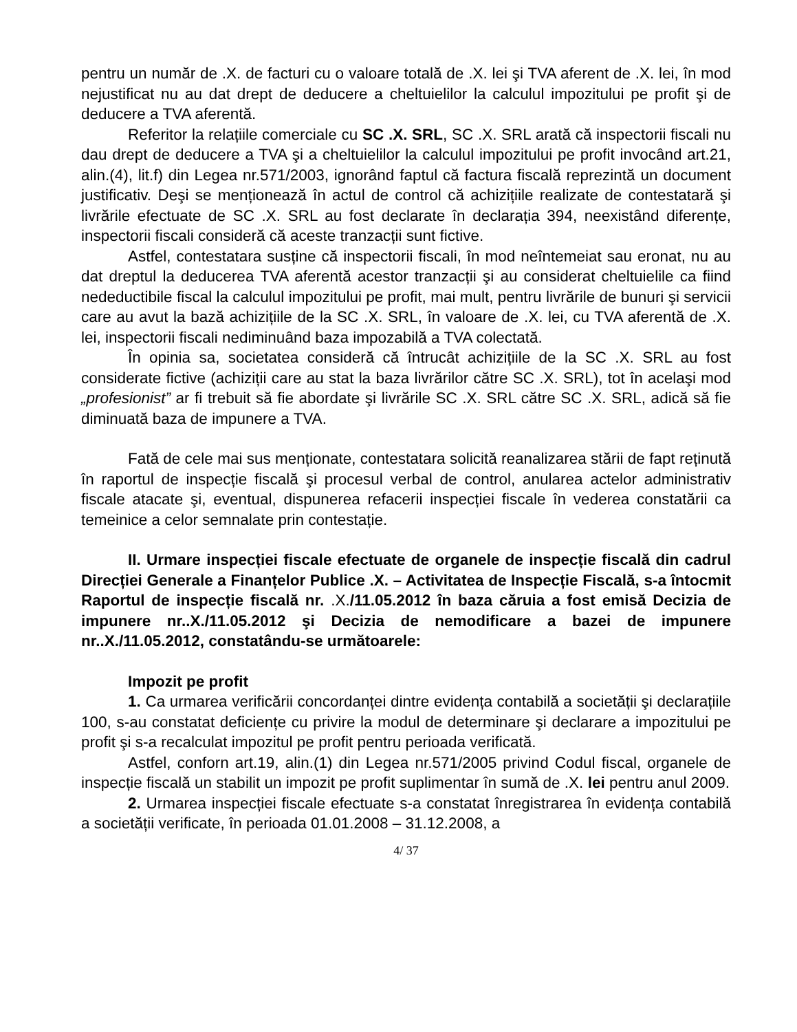pentru un număr de .X. de facturi cu o valoare totală de .X. lei şi TVA aferent de .X. lei, în mod nejustificat nu au dat drept de deducere a cheltuielilor la calculul impozitului pe profit şi de deducere a TVA aferentă.
Referitor la relațiile comerciale cu SC .X. SRL, SC .X. SRL arată că inspectorii fiscali nu dau drept de deducere a TVA şi a cheltuielilor la calculul impozitului pe profit invocând art.21, alin.(4), lit.f) din Legea nr.571/2003, ignorând faptul că factura fiscală reprezintă un document justificativ. Deşi se menționează în actul de control că achizițiile realizate de contestatară şi livrările efectuate de SC .X. SRL au fost declarate în declarația 394, neexistând diferențe, inspectorii fiscali consideră că aceste tranzacții sunt fictive.
Astfel, contestatara susține că inspectorii fiscali, în mod neîntemeiat sau eronat, nu au dat dreptul la deducerea TVA aferentă acestor tranzacții şi au considerat cheltuielile ca fiind nedeductibile fiscal la calculul impozitului pe profit, mai mult, pentru livrările de bunuri şi servicii care au avut la bază achizițiile de la SC .X. SRL, în valoare de .X. lei, cu TVA aferentă de .X. lei, inspectorii fiscali nediminuând baza impozabilă a TVA colectată.
În opinia sa, societatea consideră că întrucât achizițiile de la SC .X. SRL au fost considerate fictive (achiziții care au stat la baza livrărilor către SC .X. SRL), tot în acelaşi mod „profesionist” ar fi trebuit să fie abordate şi livrările SC .X. SRL către SC .X. SRL, adică să fie diminuată baza de impunere a TVA.
Fată de cele mai sus menționate, contestatara solicită reanalizarea stării de fapt reținută în raportul de inspecție fiscală şi procesul verbal de control, anularea actelor administrativ fiscale atacate şi, eventual, dispunerea refacerii inspecției fiscale în vederea constatării ca temeinice a celor semnalate prin contestație.
II. Urmare inspecției fiscale efectuate de organele de inspecție fiscală din cadrul Direcției Generale a Finanțelor Publice .X. – Activitatea de Inspecție Fiscală, s-a întocmit Raportul de inspecție fiscală nr. .X./11.05.2012 în baza căruia a fost emisă Decizia de impunere nr..X./11.05.2012 şi Decizia de nemodificare a bazei de impunere nr..X./11.05.2012, constatându-se următoarele:
Impozit pe profit
1. Ca urmarea verificării concordanței dintre evidența contabilă a societății şi declarațiile 100, s-au constatat deficiențe cu privire la modul de determinare şi declarare a impozitului pe profit şi s-a recalculat impozitul pe profit pentru perioada verificată.
Astfel, conforn art.19, alin.(1) din Legea nr.571/2005 privind Codul fiscal, organele de inspecție fiscală un stabilit un impozit pe profit suplimentar în sumă de .X. lei pentru anul 2009.
2. Urmarea inspecției fiscale efectuate s-a constatat înregistrarea în evidența contabilă a societății verificate, în perioada 01.01.2008 – 31.12.2008, a
4/ 37